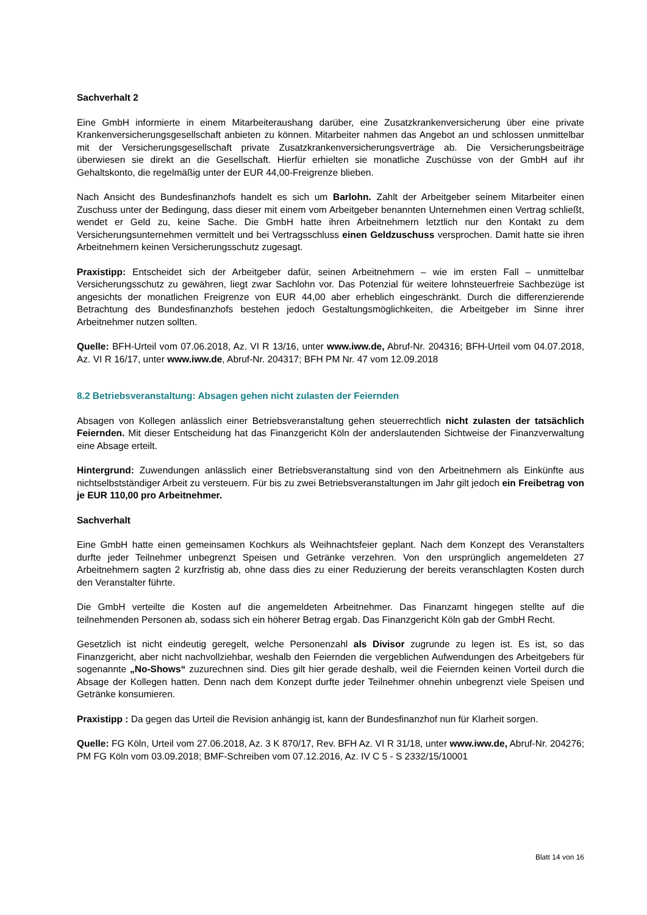Sachverhalt 2
Eine GmbH informierte in einem Mitarbeiteraushang darüber, eine Zusatzkrankenversicherung über eine private Krankenversicherungsgesellschaft anbieten zu können. Mitarbeiter nahmen das Angebot an und schlossen unmittelbar mit der Versicherungsgesellschaft private Zusatzkrankenversicherungsverträge ab. Die Versicherungsbeiträge überwiesen sie direkt an die Gesellschaft. Hierfür erhielten sie monatliche Zuschüsse von der GmbH auf ihr Gehaltskonto, die regelmäßig unter der EUR 44,00-Freigrenze blieben.
Nach Ansicht des Bundesfinanzhofs handelt es sich um Barlohn. Zahlt der Arbeitgeber seinem Mitarbeiter einen Zuschuss unter der Bedingung, dass dieser mit einem vom Arbeitgeber benannten Unternehmen einen Vertrag schließt, wendet er Geld zu, keine Sache. Die GmbH hatte ihren Arbeitnehmern letztlich nur den Kontakt zu dem Versicherungsunternehmen vermittelt und bei Vertragsschluss einen Geldzuschuss versprochen. Damit hatte sie ihren Arbeitnehmern keinen Versicherungsschutz zugesagt.
Praxistipp: Entscheidet sich der Arbeitgeber dafür, seinen Arbeitnehmern – wie im ersten Fall – unmittelbar Versicherungsschutz zu gewähren, liegt zwar Sachlohn vor. Das Potenzial für weitere lohnsteuerfreie Sachbezüge ist angesichts der monatlichen Freigrenze von EUR 44,00 aber erheblich eingeschränkt. Durch die differenzierende Betrachtung des Bundesfinanzhofs bestehen jedoch Gestaltungsmöglichkeiten, die Arbeitgeber im Sinne ihrer Arbeitnehmer nutzen sollten.
Quelle: BFH-Urteil vom 07.06.2018, Az. VI R 13/16, unter www.iww.de, Abruf-Nr. 204316; BFH-Urteil vom 04.07.2018, Az. VI R 16/17, unter www.iww.de, Abruf-Nr. 204317; BFH PM Nr. 47 vom 12.09.2018
8.2 Betriebsveranstaltung: Absagen gehen nicht zulasten der Feiernden
Absagen von Kollegen anlässlich einer Betriebsveranstaltung gehen steuerrechtlich nicht zulasten der tatsächlich Feiernden. Mit dieser Entscheidung hat das Finanzgericht Köln der anderslautenden Sichtweise der Finanzverwaltung eine Absage erteilt.
Hintergrund: Zuwendungen anlässlich einer Betriebsveranstaltung sind von den Arbeitnehmern als Einkünfte aus nichtselbstständiger Arbeit zu versteuern. Für bis zu zwei Betriebsveranstaltungen im Jahr gilt jedoch ein Freibetrag von je EUR 110,00 pro Arbeitnehmer.
Sachverhalt
Eine GmbH hatte einen gemeinsamen Kochkurs als Weihnachtsfeier geplant. Nach dem Konzept des Veranstalters durfte jeder Teilnehmer unbegrenzt Speisen und Getränke verzehren. Von den ursprünglich angemeldeten 27 Arbeitnehmern sagten 2 kurzfristig ab, ohne dass dies zu einer Reduzierung der bereits veranschlagten Kosten durch den Veranstalter führte.
Die GmbH verteilte die Kosten auf die angemeldeten Arbeitnehmer. Das Finanzamt hingegen stellte auf die teilnehmenden Personen ab, sodass sich ein höherer Betrag ergab. Das Finanzgericht Köln gab der GmbH Recht.
Gesetzlich ist nicht eindeutig geregelt, welche Personenzahl als Divisor zugrunde zu legen ist. Es ist, so das Finanzgericht, aber nicht nachvollziehbar, weshalb den Feiernden die vergeblichen Aufwendungen des Arbeitgebers für sogenannte „No-Shows“ zuzurechnen sind. Dies gilt hier gerade deshalb, weil die Feiernden keinen Vorteil durch die Absage der Kollegen hatten. Denn nach dem Konzept durfte jeder Teilnehmer ohnehin unbegrenzt viele Speisen und Getränke konsumieren.
Praxistipp : Da gegen das Urteil die Revision anhängig ist, kann der Bundesfinanzhof nun für Klarheit sorgen.
Quelle: FG Köln, Urteil vom 27.06.2018, Az. 3 K 870/17, Rev. BFH Az. VI R 31/18, unter www.iww.de, Abruf-Nr. 204276; PM FG Köln vom 03.09.2018; BMF-Schreiben vom 07.12.2016, Az. IV C 5 - S 2332/15/10001
Blatt 14 von 16